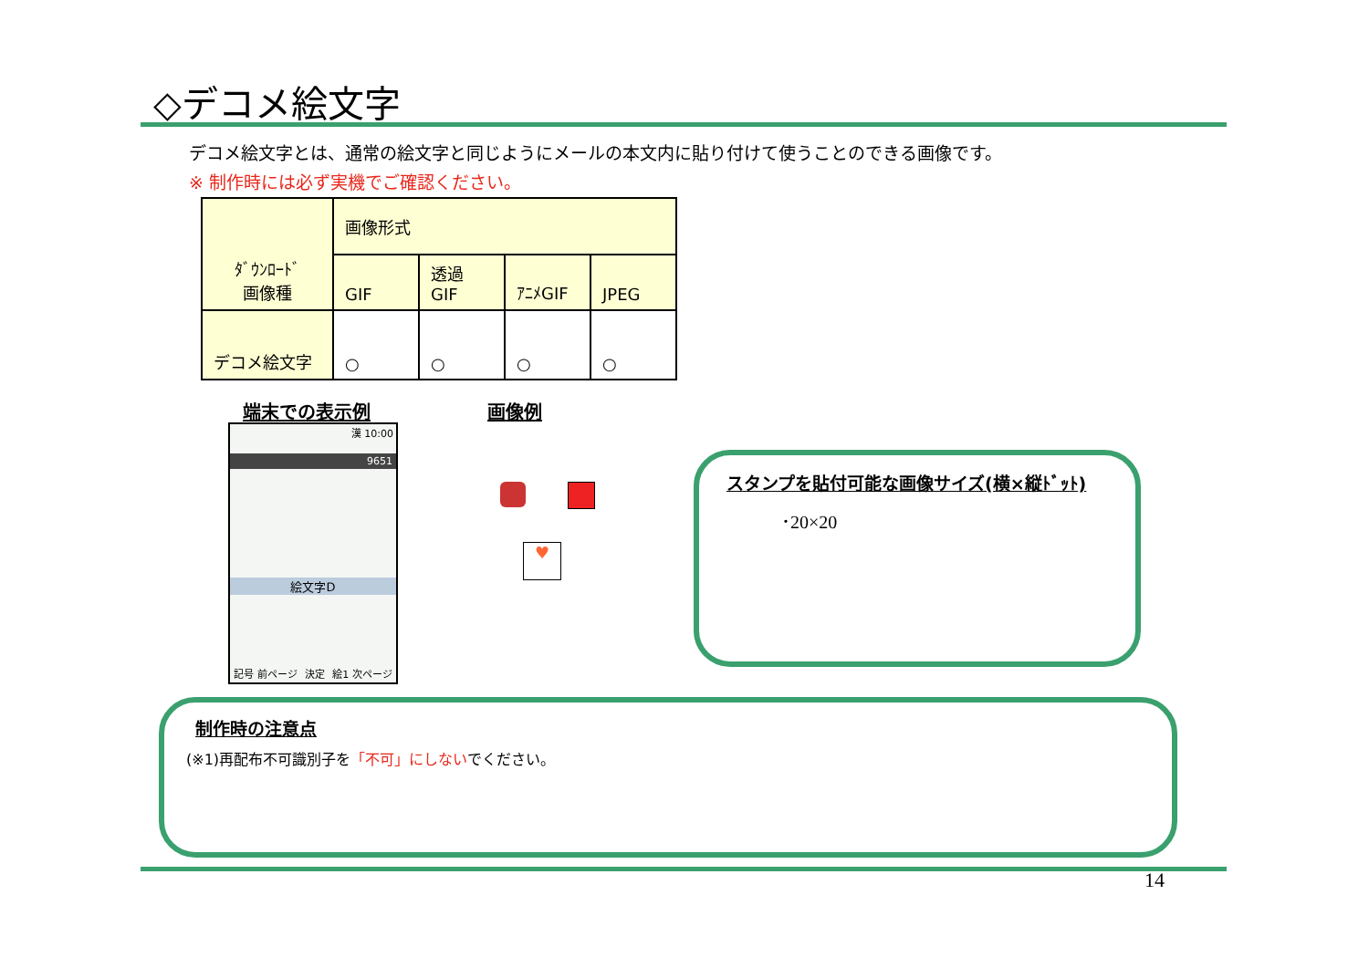◇デコメ絵文字
デコメ絵文字とは、通常の絵文字と同じようにメールの本文内に貼り付けて使うことのできる画像です。
※ 制作時には必ず実機でご確認ください。
| ﾀﾞｳﾝﾛｰﾄﾞ 画像種 | 画像形式 | | | |
| --- | --- | --- | --- | --- |
| | GIF | 透過 GIF | ｱﾆﾒGIF | JPEG |
| デコメ絵文字 | ○ | ○ | ○ | ○ |
端末での表示例 画像例
漢 10:00
9651
絵文字D
記号 前ページ 決定 絵1 次ページ
♥
スタンプを貼付可能な画像サイズ(横×縦ﾄﾞｯﾄ)
･20×20
制作時の注意点
(※1)再配布不可識別子を「不可」にしないでください。
14